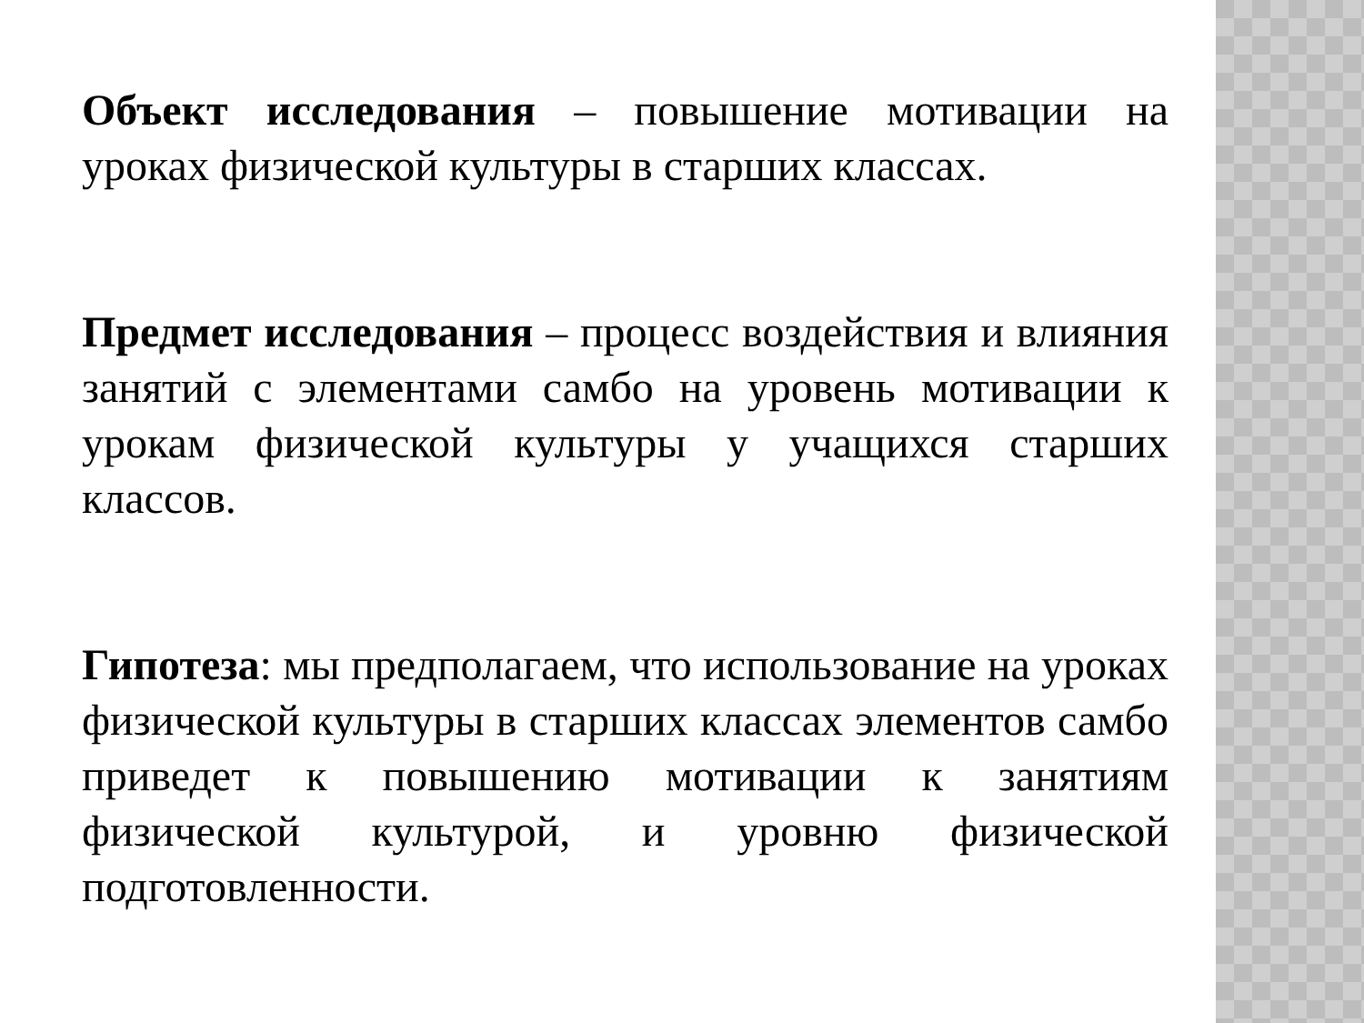Объект исследования – повышение мотивации на уроках физической культуры в старших классах.
Предмет исследования – процесс воздействия и влияния занятий с элементами самбо на уровень мотивации к урокам физической культуры у учащихся старших классов.
Гипотеза: мы предполагаем, что использование на уроках физической культуры в старших классах элементов самбо приведет к повышению мотивации к занятиям физической культурой, и уровню физической подготовленности.